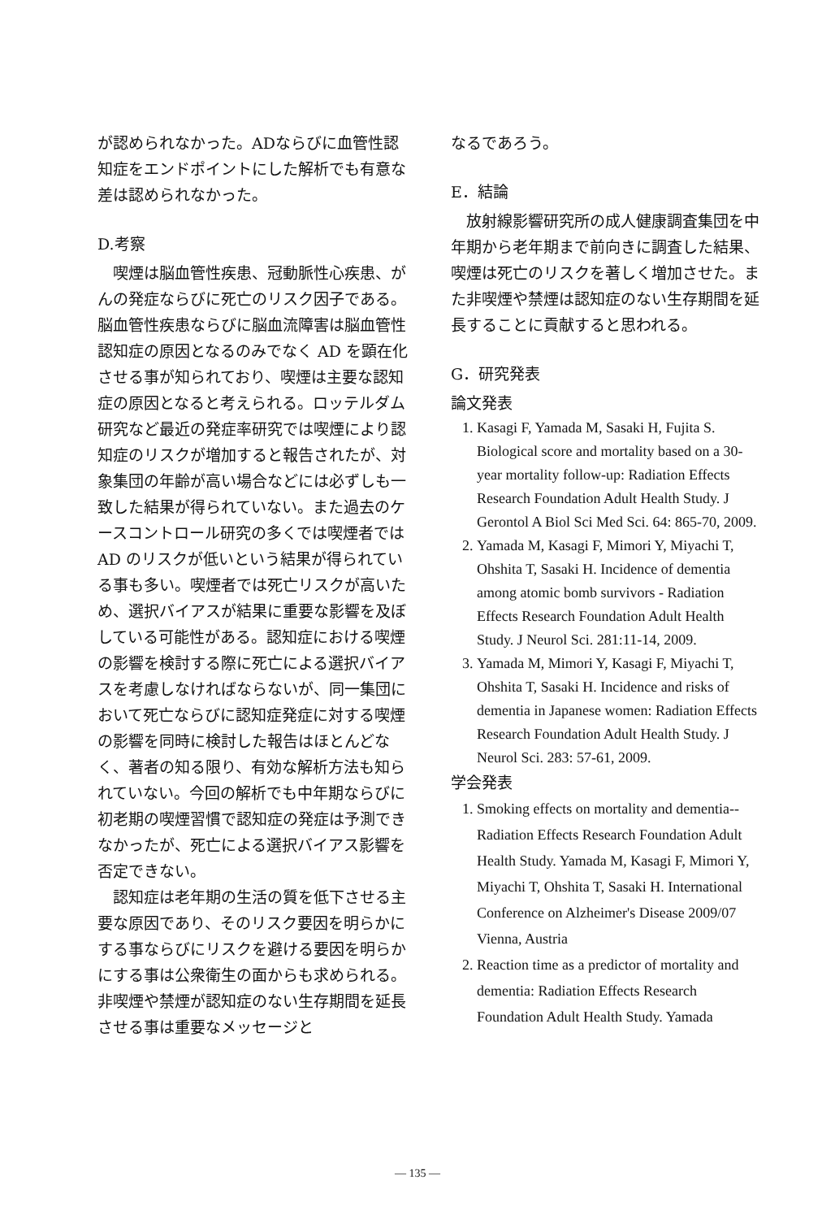が認められなかった。ADならびに血管性認知症をエンドポイントにした解析でも有意な差は認められなかった。
D.考察
喫煙は脳血管性疾患、冠動脈性心疾患、がんの発症ならびに死亡のリスク因子である。脳血管性疾患ならびに脳血流障害は脳血管性認知症の原因となるのみでなく AD を顕在化させる事が知られており、喫煙は主要な認知症の原因となると考えられる。ロッテルダム研究など最近の発症率研究では喫煙により認知症のリスクが増加すると報告されたが、対象集団の年齢が高い場合などには必ずしも一致した結果が得られていない。また過去のケースコントロール研究の多くでは喫煙者では AD のリスクが低いという結果が得られている事も多い。喫煙者では死亡リスクが高いため、選択バイアスが結果に重要な影響を及ぼしている可能性がある。認知症における喫煙の影響を検討する際に死亡による選択バイアスを考慮しなければならないが、同一集団において死亡ならびに認知症発症に対する喫煙の影響を同時に検討した報告はほとんどなく、著者の知る限り、有効な解析方法も知られていない。今回の解析でも中年期ならびに初老期の喫煙習慣で認知症の発症は予測できなかったが、死亡による選択バイアス影響を否定できない。
認知症は老年期の生活の質を低下させる主要な原因であり、そのリスク要因を明らかにする事ならびにリスクを避ける要因を明らかにする事は公衆衛生の面からも求められる。非喫煙や禁煙が認知症のない生存期間を延長させる事は重要なメッセージと
なるであろう。
E．結論
放射線影響研究所の成人健康調査集団を中年期から老年期まで前向きに調査した結果、喫煙は死亡のリスクを著しく増加させた。また非喫煙や禁煙は認知症のない生存期間を延長することに貢献すると思われる。
G．研究発表
論文発表
1. Kasagi F, Yamada M, Sasaki H, Fujita S. Biological score and mortality based on a 30-year mortality follow-up: Radiation Effects Research Foundation Adult Health Study. J Gerontol A Biol Sci Med Sci. 64: 865-70, 2009.
2. Yamada M, Kasagi F, Mimori Y, Miyachi T, Ohshita T, Sasaki H. Incidence of dementia among atomic bomb survivors - Radiation Effects Research Foundation Adult Health Study. J Neurol Sci. 281:11-14, 2009.
3. Yamada M, Mimori Y, Kasagi F, Miyachi T, Ohshita T, Sasaki H. Incidence and risks of dementia in Japanese women: Radiation Effects Research Foundation Adult Health Study. J Neurol Sci. 283: 57-61, 2009.
学会発表
1. Smoking effects on mortality and dementia--Radiation Effects Research Foundation Adult Health Study. Yamada M, Kasagi F, Mimori Y, Miyachi T, Ohshita T, Sasaki H. International Conference on Alzheimer's Disease 2009/07 Vienna, Austria
2. Reaction time as a predictor of mortality and dementia: Radiation Effects Research Foundation Adult Health Study. Yamada
— 135 —